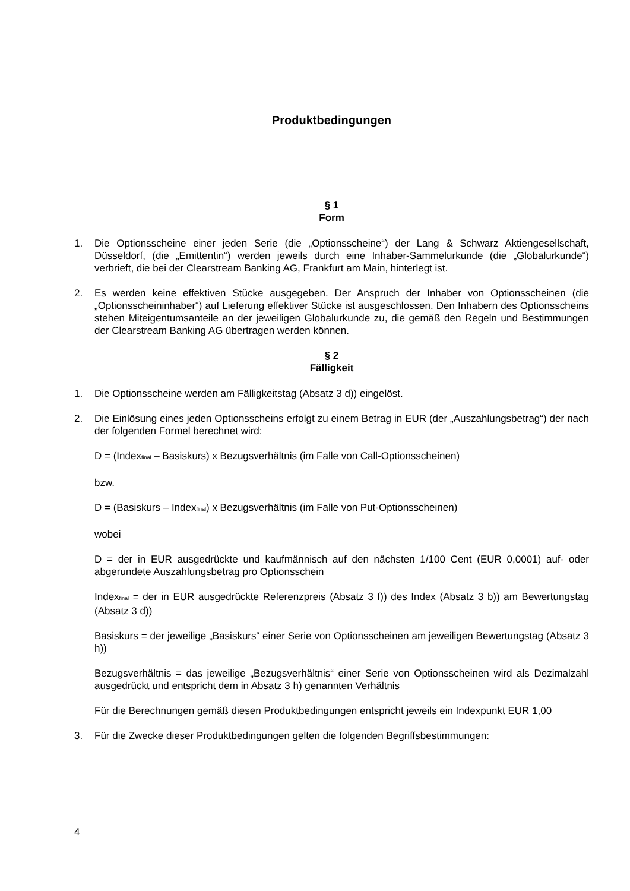Produktbedingungen
§ 1
Form
1. Die Optionsscheine einer jeden Serie (die „Optionsscheine“) der Lang & Schwarz Aktiengesellschaft, Düsseldorf, (die „Emittentin“) werden jeweils durch eine Inhaber-Sammelurkunde (die „Globalurkunde“) verbrieft, die bei der Clearstream Banking AG, Frankfurt am Main, hinterlegt ist.
2. Es werden keine effektiven Stücke ausgegeben. Der Anspruch der Inhaber von Optionsscheinen (die „Optionsscheininhaber“) auf Lieferung effektiver Stücke ist ausgeschlossen. Den Inhabern des Optionsscheins stehen Miteigentumsanteile an der jeweiligen Globalurkunde zu, die gemäß den Regeln und Bestimmungen der Clearstream Banking AG übertragen werden können.
§ 2
Fälligkeit
1. Die Optionsscheine werden am Fälligkeitstag (Absatz 3 d)) eingelöst.
2. Die Einlösung eines jeden Optionsscheins erfolgt zu einem Betrag in EUR (der „Auszahlungsbetrag“) der nach der folgenden Formel berechnet wird:
D = (Index<sub>final</sub> – Basiskurs) x Bezugsverhältnis (im Falle von Call-Optionsscheinen)
bzw.
D = (Basiskurs – Index<sub>final</sub>) x Bezugsverhältnis (im Falle von Put-Optionsscheinen)
wobei
D = der in EUR ausgedrückte und kaufmännisch auf den nächsten 1/100 Cent (EUR 0,0001) auf- oder abgerundete Auszahlungsbetrag pro Optionsschein
Index<sub>final</sub> = der in EUR ausgedrückte Referenzpreis (Absatz 3 f)) des Index (Absatz 3 b)) am Bewertungstag (Absatz 3 d))
Basiskurs = der jeweilige „Basiskurs“ einer Serie von Optionsscheinen am jeweiligen Bewertungstag (Absatz 3 h))
Bezugsverhältnis = das jeweilige „Bezugsverhältnis“ einer Serie von Optionsscheinen wird als Dezimalzahl ausgedrückt und entspricht dem in Absatz 3 h) genannten Verhältnis
Für die Berechnungen gemäß diesen Produktbedingungen entspricht jeweils ein Indexpunkt EUR 1,00
3. Für die Zwecke dieser Produktbedingungen gelten die folgenden Begriffsbestimmungen:
4